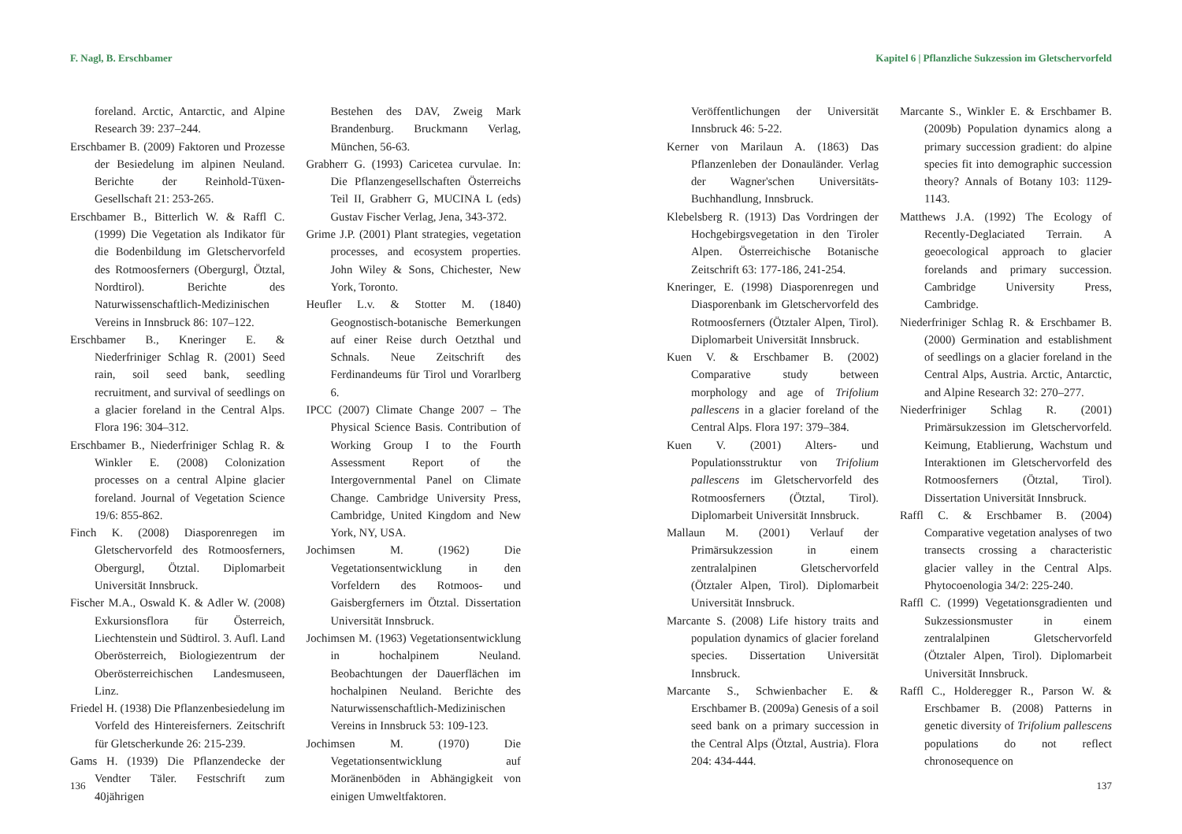F. Nagl, B. Erschbamer
foreland. Arctic, Antarctic, and Alpine Research 39: 237–244.
Erschbamer B. (2009) Faktoren und Prozesse der Besiedelung im alpinen Neuland. Berichte der Reinhold-Tüxen-Gesellschaft 21: 253-265.
Erschbamer B., Bitterlich W. & Raffl C. (1999) Die Vegetation als Indikator für die Bodenbildung im Gletschervorfeld des Rotmoosferners (Obergurgl, Ötztal, Nordtirol). Berichte des Naturwissenschaftlich-Medizinischen Vereins in Innsbruck 86: 107–122.
Erschbamer B., Kneringer E. & Niederfriniger Schlag R. (2001) Seed rain, soil seed bank, seedling recruitment, and survival of seedlings on a glacier foreland in the Central Alps. Flora 196: 304–312.
Erschbamer B., Niederfriniger Schlag R. & Winkler E. (2008) Colonization processes on a central Alpine glacier foreland. Journal of Vegetation Science 19/6: 855-862.
Finch K. (2008) Diasporenregen im Gletschervorfeld des Rotmoosferners, Obergurgl, Ötztal. Diplomarbeit Universität Innsbruck.
Fischer M.A., Oswald K. & Adler W. (2008) Exkursionsflora für Österreich, Liechtenstein und Südtirol. 3. Aufl. Land Oberösterreich, Biologiezentrum der Oberösterreichischen Landesmuseen, Linz.
Friedel H. (1938) Die Pflanzenbesiedelung im Vorfeld des Hintereisferners. Zeitschrift für Gletscherkunde 26: 215-239.
Gams H. (1939) Die Pflanzendecke der Vendter Täler. Festschrift zum 40jährigen
Bestehen des DAV, Zweig Mark Brandenburg. Bruckmann Verlag, München, 56-63.
Grabherr G. (1993) Caricetea curvulae. In: Die Pflanzengesellschaften Österreichs Teil II, Grabherr G, MUCINA L (eds) Gustav Fischer Verlag, Jena, 343-372.
Grime J.P. (2001) Plant strategies, vegetation processes, and ecosystem properties. John Wiley & Sons, Chichester, New York, Toronto.
Heufler L.v. & Stotter M. (1840) Geognostisch-botanische Bemerkungen auf einer Reise durch Oetzthal und Schnals. Neue Zeitschrift des Ferdinandeums für Tirol und Vorarlberg 6.
IPCC (2007) Climate Change 2007 – The Physical Science Basis. Contribution of Working Group I to the Fourth Assessment Report of the Intergovernmental Panel on Climate Change. Cambridge University Press, Cambridge, United Kingdom and New York, NY, USA.
Jochimsen M. (1962) Die Vegetationsentwicklung in den Vorfeldern des Rotmoos- und Gaisbergferners im Ötztal. Dissertation Universität Innsbruck.
Jochimsen M. (1963) Vegetationsentwicklung in hochalpinem Neuland. Beobachtungen der Dauerflächen im hochalpinen Neuland. Berichte des Naturwissenschaftlich-Medizinischen Vereins in Innsbruck 53: 109-123.
Jochimsen M. (1970) Die Vegetationsentwicklung auf Moränenböden in Abhängigkeit von einigen Umweltfaktoren.
136
Kapitel 6 | Pflanzliche Sukzession im Gletschervorfeld
Veröffentlichungen der Universität Innsbruck 46: 5-22.
Kerner von Marilaun A. (1863) Das Pflanzenleben der Donauländer. Verlag der Wagner'schen Universitäts-Buchhandlung, Innsbruck.
Klebelsberg R. (1913) Das Vordringen der Hochgebirgsvegetation in den Tiroler Alpen. Österreichische Botanische Zeitschrift 63: 177-186, 241-254.
Kneringer, E. (1998) Diasporenregen und Diasporenbank im Gletschervorfeld des Rotmoosferners (Ötztaler Alpen, Tirol). Diplomarbeit Universität Innsbruck.
Kuen V. & Erschbamer B. (2002) Comparative study between morphology and age of Trifolium pallescens in a glacier foreland of the Central Alps. Flora 197: 379–384.
Kuen V. (2001) Alters- und Populationsstruktur von Trifolium pallescens im Gletschervorfeld des Rotmoosferners (Ötztal, Tirol). Diplomarbeit Universität Innsbruck.
Mallaun M. (2001) Verlauf der Primärsukzession in einem zentralalpinen Gletschervorfeld (Ötztaler Alpen, Tirol). Diplomarbeit Universität Innsbruck.
Marcante S. (2008) Life history traits and population dynamics of glacier foreland species. Dissertation Universität Innsbruck.
Marcante S., Schwienbacher E. & Erschbamer B. (2009a) Genesis of a soil seed bank on a primary succession in the Central Alps (Ötztal, Austria). Flora 204: 434-444.
Marcante S., Winkler E. & Erschbamer B. (2009b) Population dynamics along a primary succession gradient: do alpine species fit into demographic succession theory? Annals of Botany 103: 1129-1143.
Matthews J.A. (1992) The Ecology of Recently-Deglaciated Terrain. A geoecological approach to glacier forelands and primary succession. Cambridge University Press, Cambridge.
Niederfriniger Schlag R. & Erschbamer B. (2000) Germination and establishment of seedlings on a glacier foreland in the Central Alps, Austria. Arctic, Antarctic, and Alpine Research 32: 270–277.
Niederfriniger Schlag R. (2001) Primärsukzession im Gletschervorfeld. Keimung, Etablierung, Wachstum und Interaktionen im Gletschervorfeld des Rotmoosferners (Ötztal, Tirol). Dissertation Universität Innsbruck.
Raffl C. & Erschbamer B. (2004) Comparative vegetation analyses of two transects crossing a characteristic glacier valley in the Central Alps. Phytocoenologia 34/2: 225-240.
Raffl C. (1999) Vegetationsgradienten und Sukzessionsmuster in einem zentralalpinen Gletschervorfeld (Ötztaler Alpen, Tirol). Diplomarbeit Universität Innsbruck.
Raffl C., Holderegger R., Parson W. & Erschbamer B. (2008) Patterns in genetic diversity of Trifolium pallescens populations do not reflect chronosequence on
137